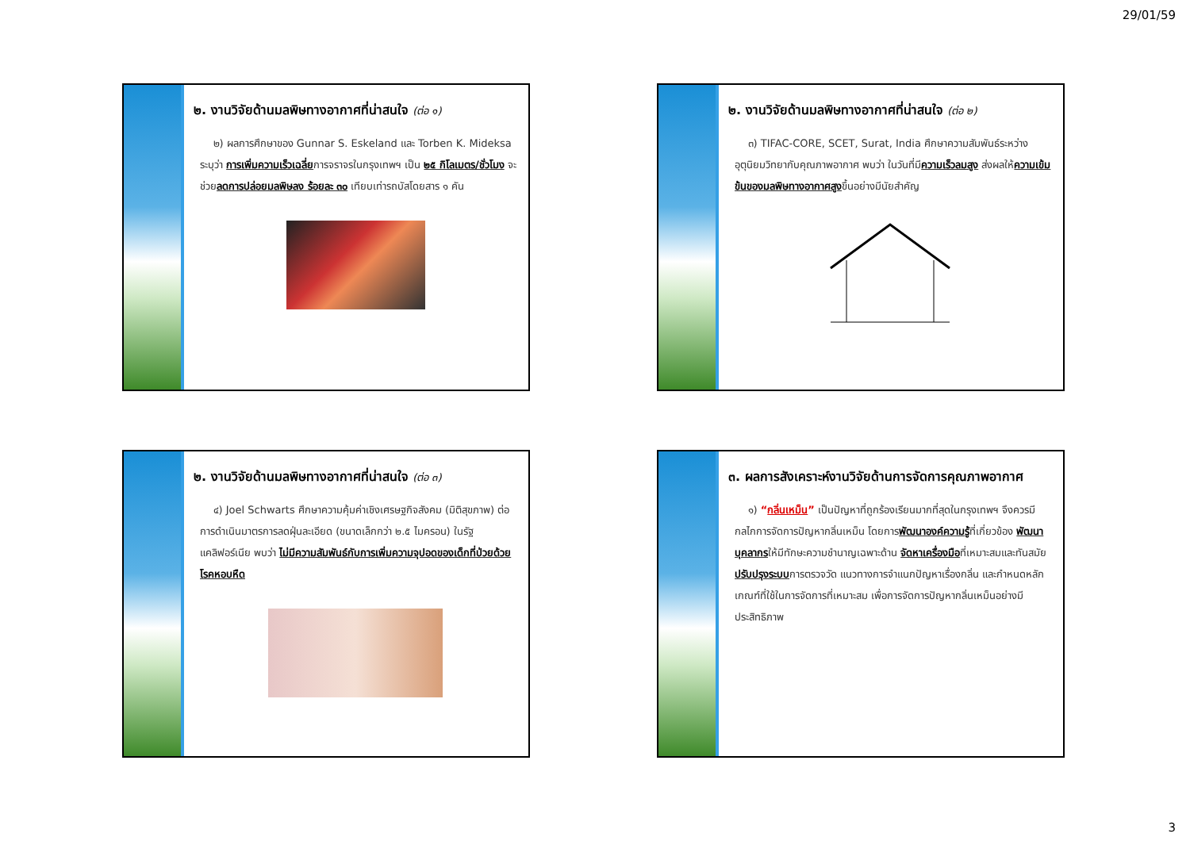29/01/59
๒. งานวิจัยด้านมลพิษทางอากาศที่น่าสนใจ (ต่อ ๑)
๒) ผลการศึกษาของ Gunnar S. Eskeland และ Torben K. Mideksa ระบุว่า การเพิ่มความเร็วเฉลี่ยการจราจรในกรุงเทพฯ เป็น ๒๕ กิโลเมตร/ชั่วโมง จะช่วยลดการปล่อยมลพิษลง ร้อยละ ๓๐ เทียบเท่ารถบัสโดยสาร ๑ คัน
๒. งานวิจัยด้านมลพิษทางอากาศที่น่าสนใจ (ต่อ ๒)
๓) TIFAC-CORE, SCET, Surat, India ศึกษาความสัมพันธ์ระหว่างอุตุนิยมวิทยากับคุณภาพอากาศ พบว่า ในวันที่มีความเร็วลมสูง ส่งผลให้ความเข้มข้นของมลพิษทางอากาศสูงขึ้นอย่างมีนัยสำคัญ
๒. งานวิจัยด้านมลพิษทางอากาศที่น่าสนใจ (ต่อ ๓)
๔) Joel Schwarts ศึกษาความคุ้มค่าเชิงเศรษฐกิจสังคม (มิติสุขภาพ) ต่อการดำเนินมาตรการลดฝุ่นละเอียด (ขนาดเล็กกว่า ๒.๕ ไมครอน) ในรัฐแคลิฟอร์เนีย พบว่า ไม่มีความสัมพันธ์กับการเพิ่มความจุปอดของเด็กที่ป่วยด้วยโรคหอบหืด
๓. ผลการสังเคราะห์งานวิจัยด้านการจัดการคุณภาพอากาศ
๑) “กลิ่นเหม็น” เป็นปัญหาที่ถูกร้องเรียนมากที่สุดในกรุงเทพฯ จึงควรมีกลไกการจัดการปัญหากลิ่นเหม็น โดยการพัฒนาองค์ความรู้ที่เกี่ยวข้อง พัฒนาบุคลากรให้มีทักษะความชำนาญเฉพาะด้าน จัดหาเครื่องมือที่เหมาะสมและทันสมัย ปรับปรุงระบบการตรวจวัด แนวทางการจำแนกปัญหาเรื่องกลิ่น และกำหนดหลักเกณฑ์ที่ใช้ในการจัดการที่เหมาะสม เพื่อการจัดการปัญหากลิ่นเหม็นอย่างมีประสิทธิภาพ
3